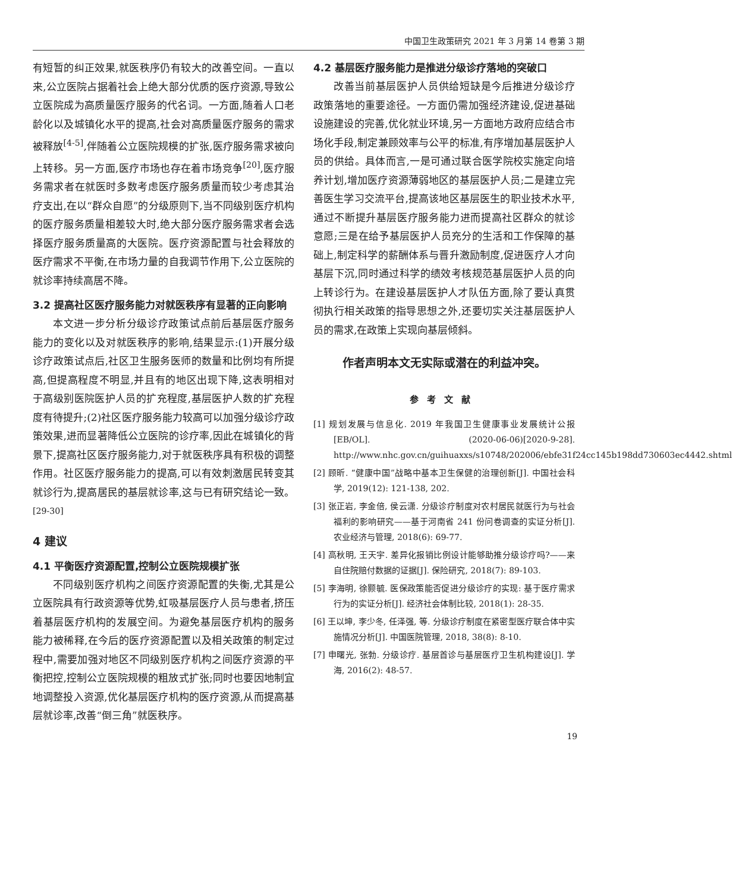中国卫生政策研究 2021 年 3 月第 14 卷第 3 期
有短暂的纠正效果,就医秩序仍有较大的改善空间。一直以来,公立医院占据着社会上绝大部分优质的医疗资源,导致公立医院成为高质量医疗服务的代名词。一方面,随着人口老龄化以及城镇化水平的提高,社会对高质量医疗服务的需求被释放<sup>[4-5]</sup>,伴随着公立医院规模的扩张,医疗服务需求被向上转移。另一方面,医疗市场也存在着市场竞争<sup>[20]</sup>,医疗服务需求者在就医时多数考虑医疗服务质量而较少考虑其治疗支出,在以“群众自愿”的分级原则下,当不同级别医疗机构的医疗服务质量相差较大时,绝大部分医疗服务需求者会选择医疗服务质量高的大医院。医疗资源配置与社会释放的医疗需求不平衡,在市场力量的自我调节作用下,公立医院的就诊率持续高居不降。
3.2 提高社区医疗服务能力对就医秩序有显著的正向影响
本文进一步分析分级诊疗政策试点前后基层医疗服务能力的变化以及对就医秩序的影响,结果显示:(1)开展分级诊疗政策试点后,社区卫生服务医师的数量和比例均有所提高,但提高程度不明显,并且有的地区出现下降,这表明相对于高级别医院医护人员的扩充程度,基层医护人数的扩充程度有待提升;(2)社区医疗服务能力较高可以加强分级诊疗政策效果,进而显著降低公立医院的诊疗率,因此在城镇化的背景下,提高社区医疗服务能力,对于就医秩序具有积极的调整作用。社区医疗服务能力的提高,可以有效刺激居民转变其就诊行为,提高居民的基层就诊率,这与已有研究结论一致。<sup>[29-30]</sup>
4 建议
4.1 平衡医疗资源配置,控制公立医院规模扩张
不同级别医疗机构之间医疗资源配置的失衡,尤其是公立医院具有行政资源等优势,虹吸基层医疗人员与患者,挤压着基层医疗机构的发展空间。为避免基层医疗机构的服务能力被稀释,在今后的医疗资源配置以及相关政策的制定过程中,需要加强对地区不同级别医疗机构之间医疗资源的平衡把控,控制公立医院规模的粗放式扩张;同时也要因地制宜地调整投入资源,优化基层医疗机构的医疗资源,从而提高基层就诊率,改善“倒三角”就医秩序。
4.2 基层医疗服务能力是推进分级诊疗落地的突破口
改善当前基层医护人员供给短缺是今后推进分级诊疗政策落地的重要途径。一方面仍需加强经济建设,促进基础设施建设的完善,优化就业环境,另一方面地方政府应结合市场化手段,制定兼顾效率与公平的标准,有序增加基层医护人员的供给。具体而言,一是可通过联合医学院校实施定向培养计划,增加医疗资源薄弱地区的基层医护人员;二是建立完善医生学习交流平台,提高该地区基层医生的职业技术水平,通过不断提升基层医疗服务能力进而提高社区群众的就诊意愿;三是在给予基层医护人员充分的生活和工作保障的基础上,制定科学的薪酬体系与晋升激励制度,促进医疗人才向基层下沉,同时通过科学的绩效考核规范基层医护人员的向上转诊行为。在建设基层医护人才队伍方面,除了要认真贯彻执行相关政策的指导思想之外,还要切实关注基层医护人员的需求,在政策上实现向基层倾斜。
作者声明本文无实际或潜在的利益冲突。
参考文献
[1] 规划发展与信息化. 2019 年我国卫生健康事业发展统计公报[EB/OL]. (2020-06-06)[2020-9-28]. http://www.nhc.gov.cn/guihuaxxs/s10748/202006/ebfe31f24cc145b198dd730603ec4442.shtml
[2] 顾昕. “健康中国”战略中基本卫生保健的治理创新[J]. 中国社会科学, 2019(12): 121-138, 202.
[3] 张正岩, 李金倍, 侯云潇. 分级诊疗制度对农村居民就医行为与社会福利的影响研究——基于河南省 241 份问卷调查的实证分析[J]. 农业经济与管理, 2018(6): 69-77.
[4] 高秋明, 王天宇. 差异化报销比例设计能够助推分级诊疗吗?——来自住院赔付数据的证据[J]. 保险研究, 2018(7): 89-103.
[5] 李海明, 徐颢毓. 医保政策能否促进分级诊疗的实现: 基于医疗需求行为的实证分析[J]. 经济社会体制比较, 2018(1): 28-35.
[6] 王以坤, 李少冬, 任泽强, 等. 分级诊疗制度在紧密型医疗联合体中实施情况分析[J]. 中国医院管理, 2018, 38(8): 8-10.
[7] 申曙光, 张勃. 分级诊疗. 基层首诊与基层医疗卫生机构建设[J]. 学海, 2016(2): 48-57.
19